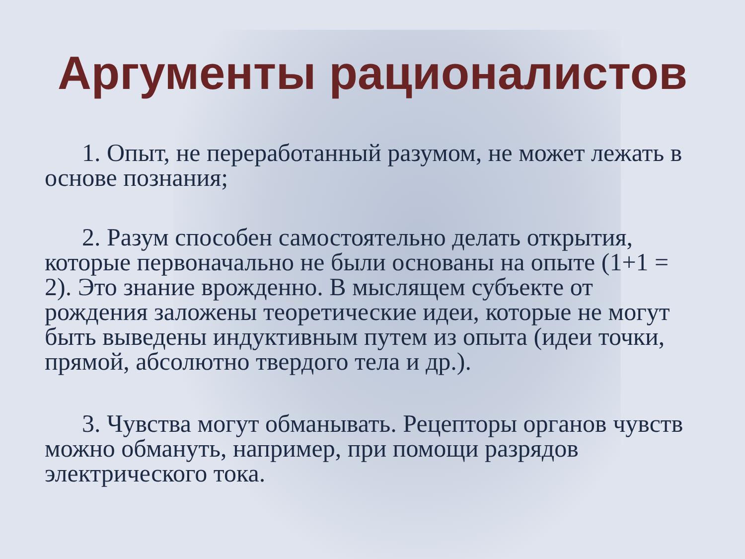Аргументы рационалистов
1. Опыт, не переработанный разумом, не может лежать в основе познания;
2. Разум способен самостоятельно делать открытия, которые первоначально не были основаны на опыте (1+1 = 2). Это знание врожденно. В мыслящем субъекте от рождения заложены теоретические идеи, которые не могут быть выведены индуктивным путем из опыта (идеи точки, прямой, абсолютно твердого тела и др.).
3. Чувства могут обманывать. Рецепторы органов чувств можно обмануть, например, при помощи разрядов электрического тока.